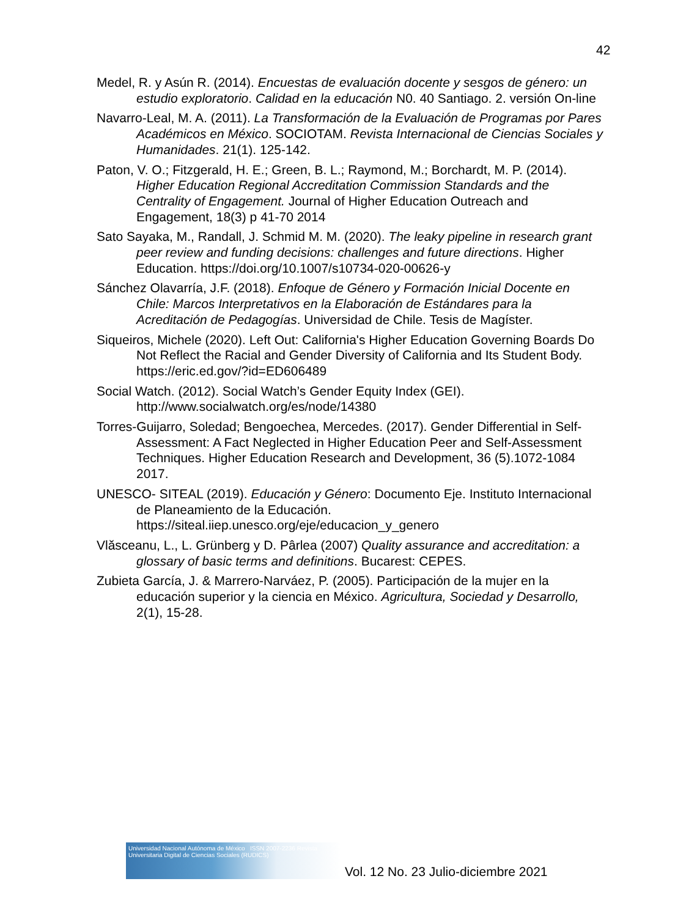42
Medel, R. y Asún R. (2014). Encuestas de evaluación docente y sesgos de género: un estudio exploratorio. Calidad en la educación N0. 40 Santiago. 2. versión On-line
Navarro-Leal, M. A. (2011). La Transformación de la Evaluación de Programas por Pares Académicos en México. SOCIOTAM. Revista Internacional de Ciencias Sociales y Humanidades. 21(1). 125-142.
Paton, V. O.; Fitzgerald, H. E.; Green, B. L.; Raymond, M.; Borchardt, M. P. (2014). Higher Education Regional Accreditation Commission Standards and the Centrality of Engagement. Journal of Higher Education Outreach and Engagement, 18(3) p 41-70 2014
Sato Sayaka, M., Randall, J. Schmid M. M. (2020). The leaky pipeline in research grant peer review and funding decisions: challenges and future directions. Higher Education. https://doi.org/10.1007/s10734-020-00626-y
Sánchez Olavarría, J.F. (2018). Enfoque de Género y Formación Inicial Docente en Chile: Marcos Interpretativos en la Elaboración de Estándares para la Acreditación de Pedagogías. Universidad de Chile. Tesis de Magíster.
Siqueiros, Michele (2020). Left Out: California's Higher Education Governing Boards Do Not Reflect the Racial and Gender Diversity of California and Its Student Body. https://eric.ed.gov/?id=ED606489
Social Watch. (2012). Social Watch’s Gender Equity Index (GEI). http://www.socialwatch.org/es/node/14380
Torres-Guijarro, Soledad; Bengoechea, Mercedes. (2017). Gender Differential in Self-Assessment: A Fact Neglected in Higher Education Peer and Self-Assessment Techniques. Higher Education Research and Development, 36 (5).1072-1084 2017.
UNESCO- SITEAL (2019). Educación y Género: Documento Eje. Instituto Internacional de Planeamiento de la Educación. https://siteal.iiep.unesco.org/eje/educacion_y_genero
Vlăsceanu, L., L. Grünberg y D. Pârlea (2007) Quality assurance and accreditation: a glossary of basic terms and definitions. Bucarest: CEPES.
Zubieta García, J. & Marrero-Narváez, P. (2005). Participación de la mujer en la educación superior y la ciencia en México. Agricultura, Sociedad y Desarrollo, 2(1), 15-28.
Universidad Nacional Autónoma de México ISSN 2007-2236 Revista Universitaria Digital de Ciencias Sociales (RUDICS)
Vol. 12 No. 23 Julio-diciembre 2021